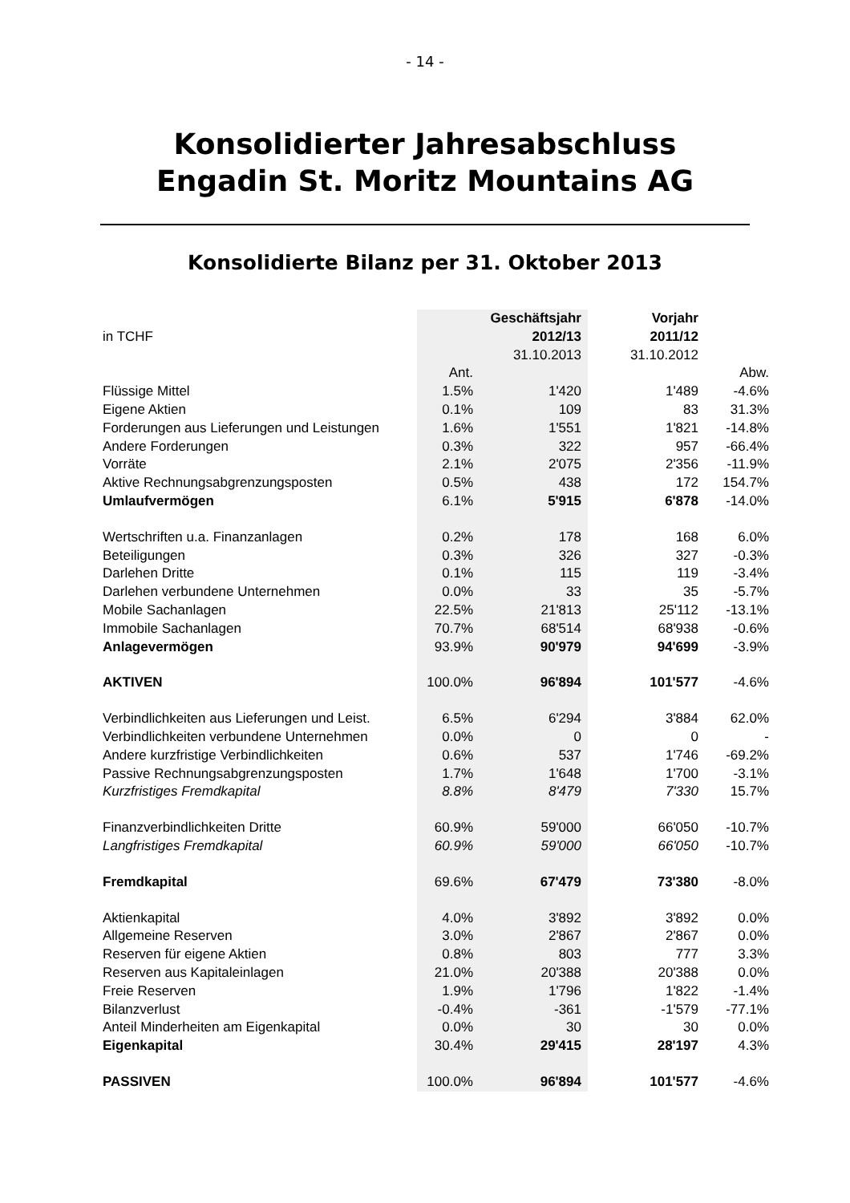- 14 -
Konsolidierter Jahresabschluss
Engadin St. Moritz Mountains AG
Konsolidierte Bilanz per 31. Oktober 2013
| | | Geschäftsjahr | Vorjahr | |
| in TCHF | | 2012/13 | 2011/12 | |
| | | 31.10.2013 | 31.10.2012 | |
| | Ant. | | | Abw. |
| Flüssige Mittel | 1.5% | 1'420 | 1'489 | -4.6% |
| Eigene Aktien | 0.1% | 109 | 83 | 31.3% |
| Forderungen aus Lieferungen und Leistungen | 1.6% | 1'551 | 1'821 | -14.8% |
| Andere Forderungen | 0.3% | 322 | 957 | -66.4% |
| Vorräte | 2.1% | 2'075 | 2'356 | -11.9% |
| Aktive Rechnungsabgrenzungsposten | 0.5% | 438 | 172 | 154.7% |
| Umlaufvermögen | 6.1% | 5'915 | 6'878 | -14.0% |
| Wertschriften u.a. Finanzanlagen | 0.2% | 178 | 168 | 6.0% |
| Beteiligungen | 0.3% | 326 | 327 | -0.3% |
| Darlehen Dritte | 0.1% | 115 | 119 | -3.4% |
| Darlehen verbundene Unternehmen | 0.0% | 33 | 35 | -5.7% |
| Mobile Sachanlagen | 22.5% | 21'813 | 25'112 | -13.1% |
| Immobile Sachanlagen | 70.7% | 68'514 | 68'938 | -0.6% |
| Anlagevermögen | 93.9% | 90'979 | 94'699 | -3.9% |
| AKTIVEN | 100.0% | 96'894 | 101'577 | -4.6% |
| Verbindlichkeiten aus Lieferungen und Leist. | 6.5% | 6'294 | 3'884 | 62.0% |
| Verbindlichkeiten verbundene Unternehmen | 0.0% | 0 | 0 | - |
| Andere kurzfristige Verbindlichkeiten | 0.6% | 537 | 1'746 | -69.2% |
| Passive Rechnungsabgrenzungsposten | 1.7% | 1'648 | 1'700 | -3.1% |
| Kurzfristiges Fremdkapital | 8.8% | 8'479 | 7'330 | 15.7% |
| Finanzverbindlichkeiten Dritte | 60.9% | 59'000 | 66'050 | -10.7% |
| Langfristiges Fremdkapital | 60.9% | 59'000 | 66'050 | -10.7% |
| Fremdkapital | 69.6% | 67'479 | 73'380 | -8.0% |
| Aktienkapital | 4.0% | 3'892 | 3'892 | 0.0% |
| Allgemeine Reserven | 3.0% | 2'867 | 2'867 | 0.0% |
| Reserven für eigene Aktien | 0.8% | 803 | 777 | 3.3% |
| Reserven aus Kapitaleinlagen | 21.0% | 20'388 | 20'388 | 0.0% |
| Freie Reserven | 1.9% | 1'796 | 1'822 | -1.4% |
| Bilanzverlust | -0.4% | -361 | -1'579 | -77.1% |
| Anteil Minderheiten am Eigenkapital | 0.0% | 30 | 30 | 0.0% |
| Eigenkapital | 30.4% | 29'415 | 28'197 | 4.3% |
| PASSIVEN | 100.0% | 96'894 | 101'577 | -4.6% |